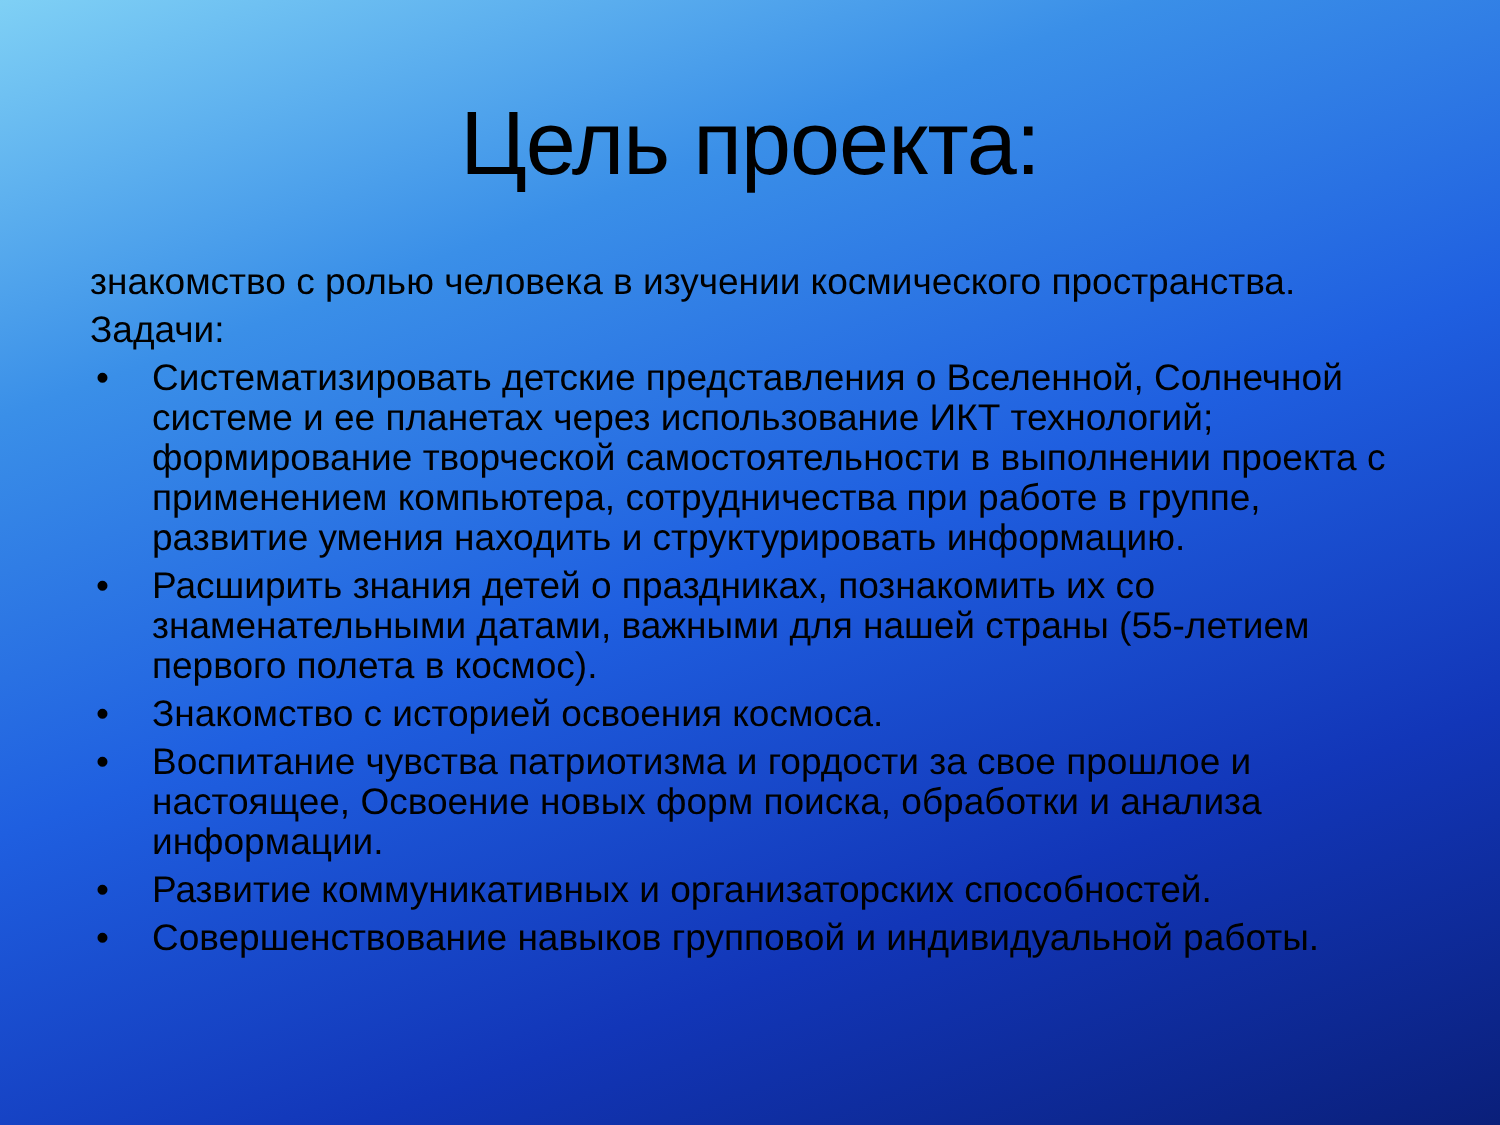Цель проекта:
знакомство с ролью человека в изучении космического пространства.
Задачи:
• Систематизировать детские представления о Вселенной, Солнечной системе и ее планетах через использование ИКТ технологий; формирование творческой самостоятельности в выполнении проекта с применением компьютера, сотрудничества при работе в группе, развитие умения находить и структурировать информацию.
• Расширить знания детей о праздниках, познакомить их со знаменательными датами, важными для нашей страны (55-летием первого полета в космос).
• Знакомство с историей освоения космоса.
• Воспитание чувства патриотизма и гордости за свое прошлое и настоящее, Освоение новых форм поиска, обработки и анализа информации.
• Развитие коммуникативных и организаторских способностей.
• Совершенствование навыков групповой и индивидуальной работы.